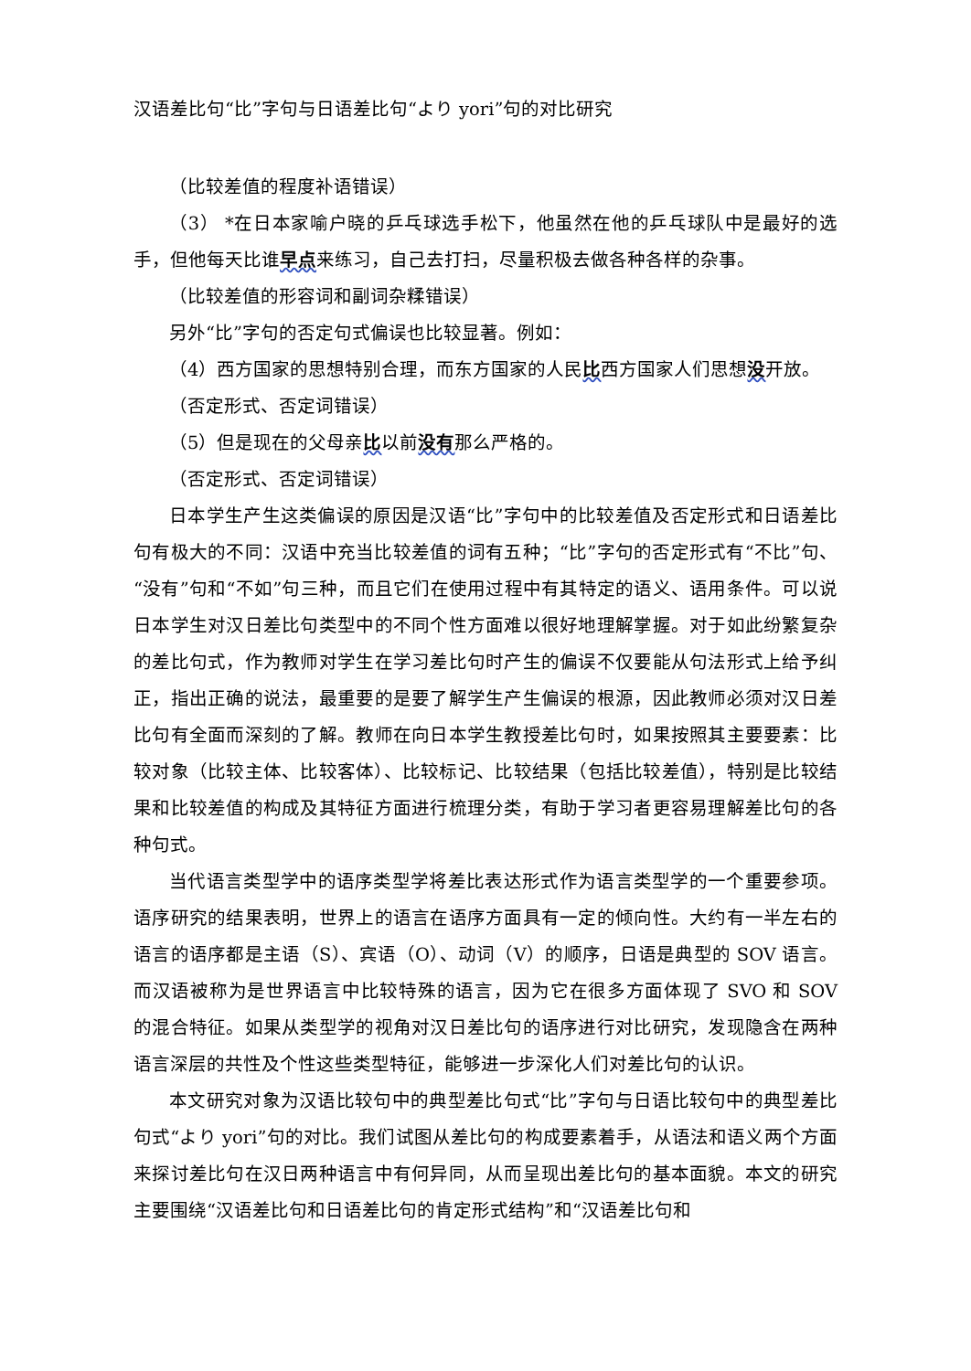汉语差比句“比”字句与日语差比句“より yori”句的对比研究
（比较差值的程度补语错误）
（3） *在日本家喻户晓的乒乓球选手松下，他虽然在他的乒乓球队中是最好的选手，但他每天比谁早点来练习，自己去打扫，尽量积极去做各种各样的杂事。
（比较差值的形容词和副词杂糅错误）
另外“比”字句的否定句式偏误也比较显著。例如：
（4）西方国家的思想特别合理，而东方国家的人民比西方国家人们思想没开放。
（否定形式、否定词错误）
（5）但是现在的父母亲比以前没有那么严格的。
（否定形式、否定词错误）
日本学生产生这类偏误的原因是汉语“比”字句中的比较差值及否定形式和日语差比句有极大的不同：汉语中充当比较差值的词有五种；“比”字句的否定形式有“不比”句、“没有”句和“不如”句三种，而且它们在使用过程中有其特定的语义、语用条件。可以说日本学生对汉日差比句类型中的不同个性方面难以很好地理解掌握。对于如此纷繁复杂的差比句式，作为教师对学生在学习差比句时产生的偏误不仅要能从句法形式上给予纠正，指出正确的说法，最重要的是要了解学生产生偏误的根源，因此教师必须对汉日差比句有全面而深刻的了解。教师在向日本学生教授差比句时，如果按照其主要要素：比较对象（比较主体、比较客体）、比较标记、比较结果（包括比较差值），特别是比较结果和比较差值的构成及其特征方面进行梳理分类，有助于学习者更容易理解差比句的各种句式。
当代语言类型学中的语序类型学将差比表达形式作为语言类型学的一个重要参项。语序研究的结果表明，世界上的语言在语序方面具有一定的倾向性。大约有一半左右的语言的语序都是主语（S）、宾语（O）、动词（V）的顺序，日语是典型的 SOV 语言。而汉语被称为是世界语言中比较特殊的语言，因为它在很多方面体现了 SVO 和 SOV 的混合特征。如果从类型学的视角对汉日差比句的语序进行对比研究，发现隐含在两种语言深层的共性及个性这些类型特征，能够进一步深化人们对差比句的认识。
本文研究对象为汉语比较句中的典型差比句式“比”字句与日语比较句中的典型差比句式“より yori”句的对比。我们试图从差比句的构成要素着手，从语法和语义两个方面来探讨差比句在汉日两种语言中有何异同，从而呈现出差比句的基本面貌。本文的研究主要围绕“汉语差比句和日语差比句的肯定形式结构”和“汉语差比句和